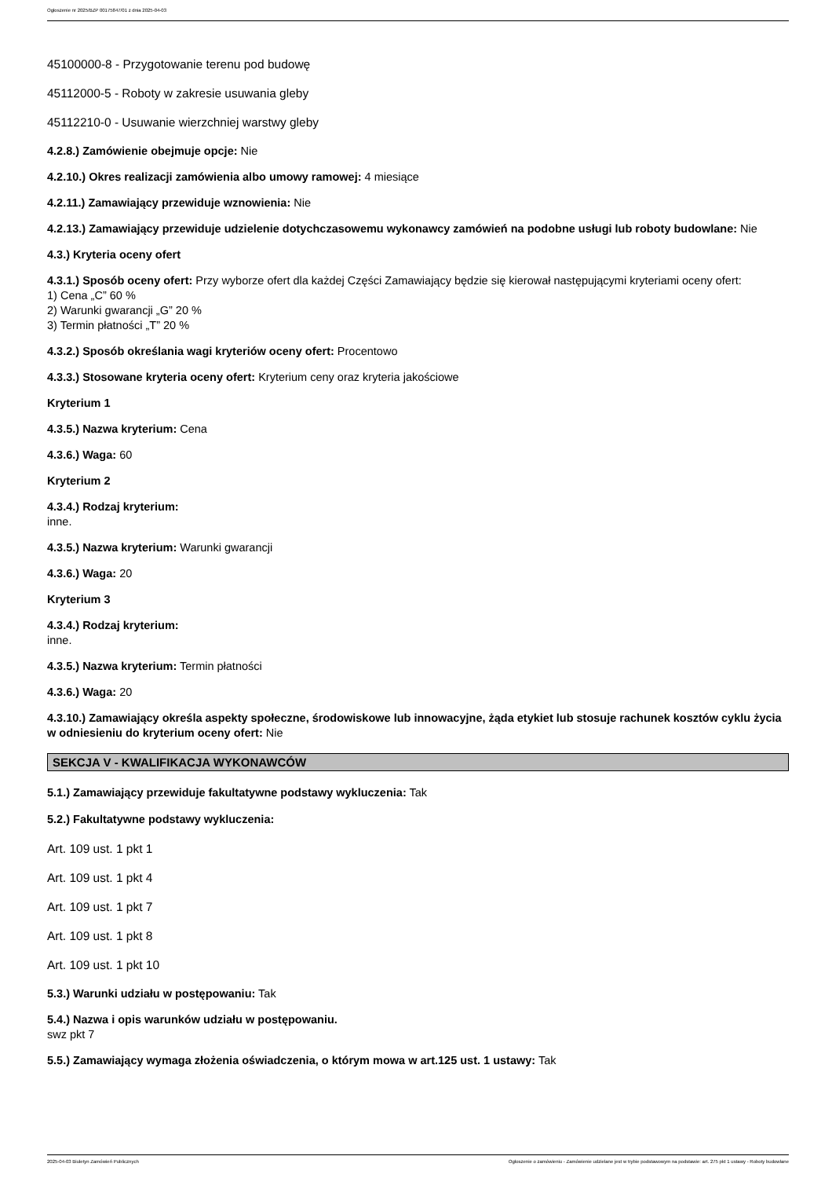Ogłoszenie nr 2025/BZP 00175847/01 z dnia 2025-04-03
45100000-8 - Przygotowanie terenu pod budowę
45112000-5 - Roboty w zakresie usuwania gleby
45112210-0 - Usuwanie wierzchniej warstwy gleby
4.2.8.) Zamówienie obejmuje opcje: Nie
4.2.10.) Okres realizacji zamówienia albo umowy ramowej: 4 miesiące
4.2.11.) Zamawiający przewiduje wznowienia: Nie
4.2.13.) Zamawiający przewiduje udzielenie dotychczasowemu wykonawcy zamówień na podobne usługi lub roboty budowlane: Nie
4.3.) Kryteria oceny ofert
4.3.1.) Sposób oceny ofert: Przy wyborze ofert dla każdej Części Zamawiający będzie się kierował następującymi kryteriami oceny ofert:
1) Cena „C” 60 %
2) Warunki gwarancji „G” 20 %
3) Termin płatności „T” 20 %
4.3.2.) Sposób określania wagi kryteriów oceny ofert: Procentowo
4.3.3.) Stosowane kryteria oceny ofert: Kryterium ceny oraz kryteria jakościowe
Kryterium 1
4.3.5.) Nazwa kryterium: Cena
4.3.6.) Waga: 60
Kryterium 2
4.3.4.) Rodzaj kryterium:
inne.
4.3.5.) Nazwa kryterium: Warunki gwarancji
4.3.6.) Waga: 20
Kryterium 3
4.3.4.) Rodzaj kryterium:
inne.
4.3.5.) Nazwa kryterium: Termin płatności
4.3.6.) Waga: 20
4.3.10.) Zamawiający określa aspekty społeczne, środowiskowe lub innowacyjne, żąda etykiet lub stosuje rachunek kosztów cyklu życia w odniesieniu do kryterium oceny ofert: Nie
SEKCJA V - KWALIFIKACJA WYKONAWCÓW
5.1.) Zamawiający przewiduje fakultatywne podstawy wykluczenia: Tak
5.2.) Fakultatywne podstawy wykluczenia:
Art. 109 ust. 1 pkt 1
Art. 109 ust. 1 pkt 4
Art. 109 ust. 1 pkt 7
Art. 109 ust. 1 pkt 8
Art. 109 ust. 1 pkt 10
5.3.) Warunki udziału w postępowaniu: Tak
5.4.) Nazwa i opis warunków udziału w postępowaniu.
swz pkt 7
5.5.) Zamawiający wymaga złożenia oświadczenia, o którym mowa w art.125 ust. 1 ustawy: Tak
2025-04-03 Biuletyn Zamówień Publicznych Ogłoszenie o zamówieniu - Zamówienie udzielane jest w trybie podstawowym na podstawie: art. 275 pkt 1 ustawy - Roboty budowlane